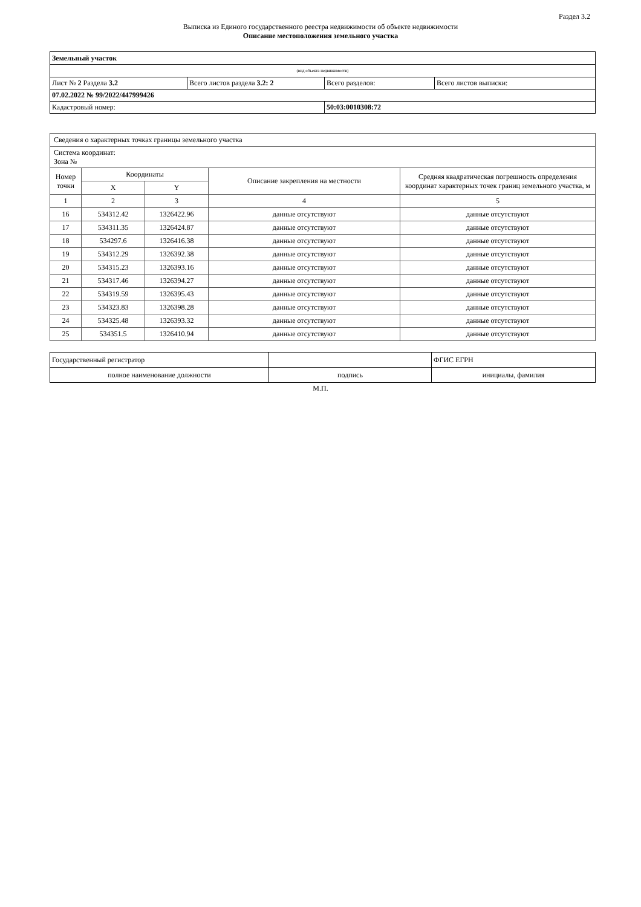Раздел 3.2
Выписка из Единого государственного реестра недвижимости об объекте недвижимости
Описание местоположения земельного участка
| Земельный участок | | | |
| (вид объекта недвижимости) | | | |
| Лист № 2 Раздела 3.2 | Всего листов раздела 3.2: 2 | Всего разделов: | Всего листов выписки: |
| 07.02.2022 № 99/2022/447999426 | | | |
| Кадастровый номер: | | 50:03:0010308:72 | |
| Сведения о характерных точках границы земельного участка | | | | |
| Система координат: Зона № | | | | |
| Номер точки | Координаты | | Описание закрепления на местности | Средняя квадратическая погрешность определения координат характерных точек границ земельного участка, м |
| | X | Y | | |
| 1 | 2 | 3 | 4 | 5 |
| 16 | 534312.42 | 1326422.96 | данные отсутствуют | данные отсутствуют |
| 17 | 534311.35 | 1326424.87 | данные отсутствуют | данные отсутствуют |
| 18 | 534297.6 | 1326416.38 | данные отсутствуют | данные отсутствуют |
| 19 | 534312.29 | 1326392.38 | данные отсутствуют | данные отсутствуют |
| 20 | 534315.23 | 1326393.16 | данные отсутствуют | данные отсутствуют |
| 21 | 534317.46 | 1326394.27 | данные отсутствуют | данные отсутствуют |
| 22 | 534319.59 | 1326395.43 | данные отсутствуют | данные отсутствуют |
| 23 | 534323.83 | 1326398.28 | данные отсутствуют | данные отсутствуют |
| 24 | 534325.48 | 1326393.32 | данные отсутствуют | данные отсутствуют |
| 25 | 534351.5 | 1326410.94 | данные отсутствуют | данные отсутствуют |
| Государственный регистратор | | ФГИС ЕГРН |
| полное наименование должности | подпись | инициалы, фамилия |
М.П.